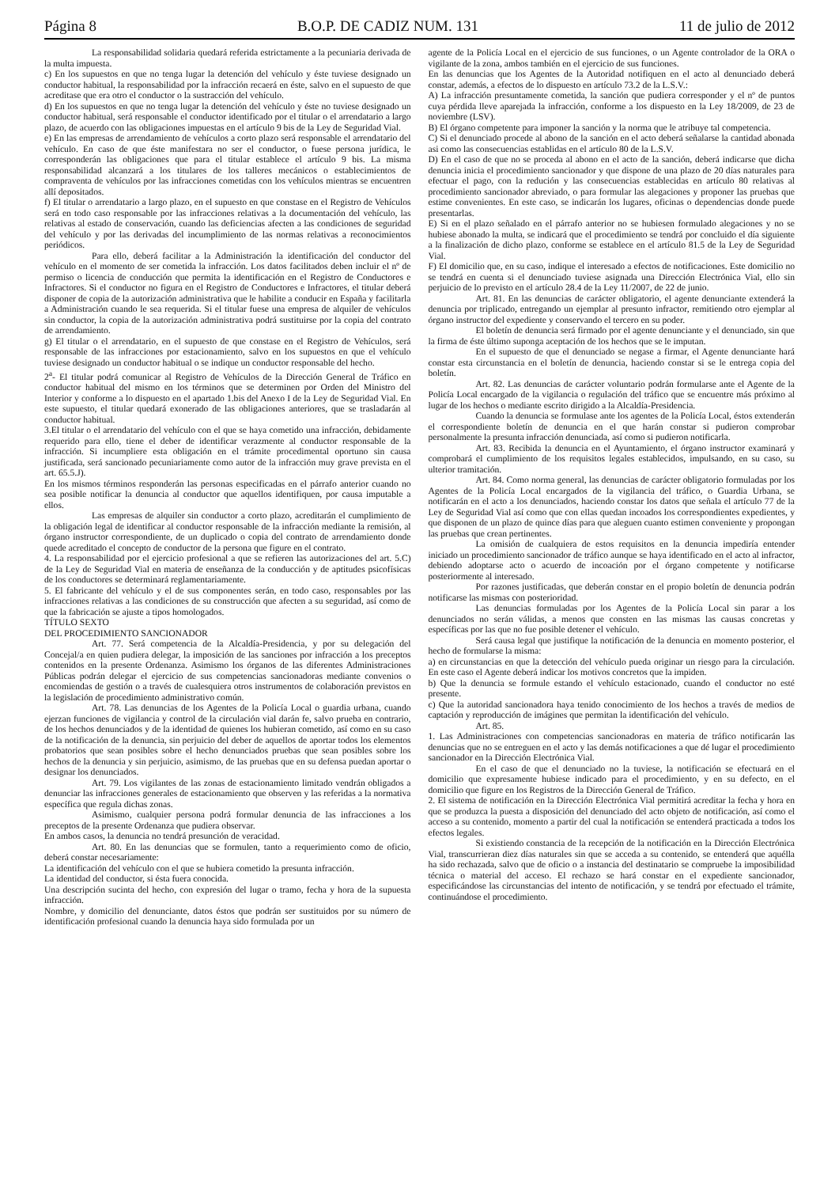Página 8 B.O.P. DE CADIZ NUM. 131 11 de julio de 2012
La responsabilidad solidaria quedará referida estrictamente a la pecuniaria derivada de la multa impuesta.
c) En los supuestos en que no tenga lugar la detención del vehículo y éste tuviese designado un conductor habitual, la responsabilidad por la infracción recaerá en éste, salvo en el supuesto de que acreditase que era otro el conductor o la sustracción del vehículo.
d) En los supuestos en que no tenga lugar la detención del vehículo y éste no tuviese designado un conductor habitual, será responsable el conductor identificado por el titular o el arrendatario a largo plazo, de acuerdo con las obligaciones impuestas en el artículo 9 bis de la Ley de Seguridad Vial.
e) En las empresas de arrendamiento de vehículos a corto plazo será responsable el arrendatario del vehículo. En caso de que éste manifestara no ser el conductor, o fuese persona jurídica, le corresponderán las obligaciones que para el titular establece el artículo 9 bis. La misma responsabilidad alcanzará a los titulares de los talleres mecánicos o establecimientos de compraventa de vehículos por las infracciones cometidas con los vehículos mientras se encuentren allí depositados.
f) El titular o arrendatario a largo plazo, en el supuesto en que constase en el Registro de Vehículos será en todo caso responsable por las infracciones relativas a la documentación del vehículo, las relativas al estado de conservación, cuando las deficiencias afecten a las condiciones de seguridad del vehículo y por las derivadas del incumplimiento de las normas relativas a reconocimientos periódicos.
Para ello, deberá facilitar a la Administración la identificación del conductor del vehículo en el momento de ser cometida la infracción. Los datos facilitados deben incluir el nº de permiso o licencia de conducción que permita la identificación en el Registro de Conductores e Infractores. Si el conductor no figura en el Registro de Conductores e Infractores, el titular deberá disponer de copia de la autorización administrativa que le habilite a conducir en España y facilitarla a Administración cuando le sea requerida. Si el titular fuese una empresa de alquiler de vehículos sin conductor, la copia de la autorización administrativa podrá sustituirse por la copia del contrato de arrendamiento.
g) El titular o el arrendatario, en el supuesto de que constase en el Registro de Vehículos, será responsable de las infracciones por estacionamiento, salvo en los supuestos en que el vehículo tuviese designado un conductor habitual o se indique un conductor responsable del hecho.
2<sup>a</sup>- El titular podrá comunicar al Registro de Vehículos de la Dirección General de Tráfico en conductor habitual del mismo en los términos que se determinen por Orden del Ministro del Interior y conforme a lo dispuesto en el apartado 1.bis del Anexo I de la Ley de Seguridad Vial. En este supuesto, el titular quedará exonerado de las obligaciones anteriores, que se trasladarán al conductor habitual.
3.El titular o el arrendatario del vehículo con el que se haya cometido una infracción, debidamente requerido para ello, tiene el deber de identificar verazmente al conductor responsable de la infracción. Si incumpliere esta obligación en el trámite procedimental oportuno sin causa justificada, será sancionado pecuniariamente como autor de la infracción muy grave prevista en el art. 65.5.J).
En los mismos términos responderán las personas especificadas en el párrafo anterior cuando no sea posible notificar la denuncia al conductor que aquellos identifiquen, por causa imputable a ellos.
Las empresas de alquiler sin conductor a corto plazo, acreditarán el cumplimiento de la obligación legal de identificar al conductor responsable de la infracción mediante la remisión, al órgano instructor correspondiente, de un duplicado o copia del contrato de arrendamiento donde quede acreditado el concepto de conductor de la persona que figure en el contrato.
4. La responsabilidad por el ejercicio profesional a que se refieren las autorizaciones del art. 5.C) de la Ley de Seguridad Vial en materia de enseñanza de la conducción y de aptitudes psicofísicas de los conductores se determinará reglamentariamente.
5. El fabricante del vehículo y el de sus componentes serán, en todo caso, responsables por las infracciones relativas a las condiciones de su construcción que afecten a su seguridad, así como de que la fabricación se ajuste a tipos homologados.
TÍTULO SEXTO
DEL PROCEDIMIENTO SANCIONADOR
Art. 77. Será competencia de la Alcaldía-Presidencia, y por su delegación del Concejal/a en quien pudiera delegar, la imposición de las sanciones por infracción a los preceptos contenidos en la presente Ordenanza. Asimismo los órganos de las diferentes Administraciones Públicas podrán delegar el ejercicio de sus competencias sancionadoras mediante convenios o encomiendas de gestión o a través de cualesquiera otros instrumentos de colaboración previstos en la legislación de procedimiento administrativo común.
Art. 78. Las denuncias de los Agentes de la Policía Local o guardia urbana, cuando ejerzan funciones de vigilancia y control de la circulación vial darán fe, salvo prueba en contrario, de los hechos denunciados y de la identidad de quienes los hubieran cometido, así como en su caso de la notificación de la denuncia, sin perjuicio del deber de aquellos de aportar todos los elementos probatorios que sean posibles sobre el hecho denunciados pruebas que sean posibles sobre los hechos de la denuncia y sin perjuicio, asimismo, de las pruebas que en su defensa puedan aportar o designar los denunciados.
Art. 79. Los vigilantes de las zonas de estacionamiento limitado vendrán obligados a denunciar las infracciones generales de estacionamiento que observen y las referidas a la normativa específica que regula dichas zonas.
Asimismo, cualquier persona podrá formular denuncia de las infracciones a los preceptos de la presente Ordenanza que pudiera observar.
En ambos casos, la denuncia no tendrá presunción de veracidad.
Art. 80. En las denuncias que se formulen, tanto a requerimiento como de oficio, deberá constar necesariamente:
La identificación del vehículo con el que se hubiera cometido la presunta infracción.
La identidad del conductor, si ésta fuera conocida.
Una descripción sucinta del hecho, con expresión del lugar o tramo, fecha y hora de la supuesta infracción.
Nombre, y domicilio del denunciante, datos éstos que podrán ser sustituidos por su número de identificación profesional cuando la denuncia haya sido formulada por un
agente de la Policía Local en el ejercicio de sus funciones, o un Agente controlador de la ORA o vigilante de la zona, ambos también en el ejercicio de sus funciones.
En las denuncias que los Agentes de la Autoridad notifiquen en el acto al denunciado deberá constar, además, a efectos de lo dispuesto en artículo 73.2 de la L.S.V.:
A) La infracción presuntamente cometida, la sanción que pudiera corresponder y el nº de puntos cuya pérdida lleve aparejada la infracción, conforme a los dispuesto en la Ley 18/2009, de 23 de noviembre (LSV).
B) El órgano competente para imponer la sanción y la norma que le atribuye tal competencia.
C) Si el denunciado procede al abono de la sanción en el acto deberá señalarse la cantidad abonada asi como las consecuencias establidas en el artículo 80 de la L.S.V.
D) En el caso de que no se proceda al abono en el acto de la sanción, deberá indicarse que dicha denuncia inicia el procedimiento sancionador y que dispone de una plazo de 20 días naturales para efectuar el pago, con la redución y las consecuencias establecidas en artículo 80 relativas al procedimiento sancionador abreviado, o para formular las alegaciones y proponer las pruebas que estime convenientes. En este caso, se indicarán los lugares, oficinas o dependencias donde puede presentarlas.
E) Si en el plazo señalado en el párrafo anterior no se hubiesen formulado alegaciones y no se hubiese abonado la multa, se indicará que el procedimiento se tendrá por concluido el día siguiente a la finalización de dicho plazo, conforme se establece en el artículo 81.5 de la Ley de Seguridad Vial.
F) El domicilio que, en su caso, indique el interesado a efectos de notificaciones. Este domicilio no se tendrá en cuenta si el denunciado tuviese asignada una Dirección Electrónica Vial, ello sin perjuicio de lo previsto en el artículo 28.4 de la Ley 11/2007, de 22 de junio.
Art. 81. En las denuncias de carácter obligatorio, el agente denunciante extenderá la denuncia por triplicado, entregando un ejemplar al presunto infractor, remitiendo otro ejemplar al órgano instructor del expediente y conservando el tercero en su poder.
El boletín de denuncia será firmado por el agente denunciante y el denunciado, sin que la firma de éste último suponga aceptación de los hechos que se le imputan.
En el supuesto de que el denunciado se negase a firmar, el Agente denunciante hará constar esta circunstancia en el boletín de denuncia, haciendo constar si se le entrega copia del boletín.
Art. 82. Las denuncias de carácter voluntario podrán formularse ante el Agente de la Policía Local encargado de la vigilancia o regulación del tráfico que se encuentre más próximo al lugar de los hechos o mediante escrito dirigido a la Alcaldía-Presidencia.
Cuando la denuncia se formulase ante los agentes de la Policía Local, éstos extenderán el correspondiente boletín de denuncia en el que harán constar si pudieron comprobar personalmente la presunta infracción denunciada, así como si pudieron notificarla.
Art. 83. Recibida la denuncia en el Ayuntamiento, el órgano instructor examinará y comprobará el cumplimiento de los requisitos legales establecidos, impulsando, en su caso, su ulterior tramitación.
Art. 84. Como norma general, las denuncias de carácter obligatorio formuladas por los Agentes de la Policía Local encargados de la vigilancia del tráfico, o Guardia Urbana, se notificarán en el acto a los denunciados, haciendo constar los datos que señala el artículo 77 de la Ley de Seguridad Vial así como que con ellas quedan incoados los correspondientes expedientes, y que disponen de un plazo de quince días para que aleguen cuanto estimen conveniente y propongan las pruebas que crean pertinentes.
La omisión de cualquiera de estos requisitos en la denuncia impediría entender iniciado un procedimiento sancionador de tráfico aunque se haya identificado en el acto al infractor, debiendo adoptarse acto o acuerdo de incoación por el órgano competente y notificarse posteriormente al interesado.
Por razones justificadas, que deberán constar en el propio boletín de denuncia podrán notificarse las mismas con posterioridad.
Las denuncias formuladas por los Agentes de la Policía Local sin parar a los denunciados no serán válidas, a menos que consten en las mismas las causas concretas y específicas por las que no fue posible detener el vehículo.
Será causa legal que justifique la notificación de la denuncia en momento posterior, el hecho de formularse la misma:
a) en circunstancias en que la detección del vehículo pueda originar un riesgo para la circulación. En este caso el Agente deberá indicar los motivos concretos que la impiden.
b) Que la denuncia se formule estando el vehículo estacionado, cuando el conductor no esté presente.
c) Que la autoridad sancionadora haya tenido conocimiento de los hechos a través de medios de captación y reproducción de imágines que permitan la identificación del vehículo.
Art. 85.
1. Las Administraciones con competencias sancionadoras en materia de tráfico notificarán las denuncias que no se entreguen en el acto y las demás notificaciones a que dé lugar el procedimiento sancionador en la Dirección Electrónica Vial.
En el caso de que el denunciado no la tuviese, la notificación se efectuará en el domicilio que expresamente hubiese indicado para el procedimiento, y en su defecto, en el domicilio que figure en los Registros de la Dirección General de Tráfico.
2. El sistema de notificación en la Dirección Electrónica Vial permitirá acreditar la fecha y hora en que se produzca la puesta a disposición del denunciado del acto objeto de notificación, así como el acceso a su contenido, momento a partir del cual la notificación se entenderá practicada a todos los efectos legales.
Si existiendo constancia de la recepción de la notificación en la Dirección Electrónica Vial, transcurrieran diez días naturales sin que se acceda a su contenido, se entenderá que aquélla ha sido rechazada, salvo que de oficio o a instancia del destinatario se compruebe la imposibilidad técnica o material del acceso. El rechazo se hará constar en el expediente sancionador, especificándose las circunstancias del intento de notificación, y se tendrá por efectuado el trámite, continuándose el procedimiento.